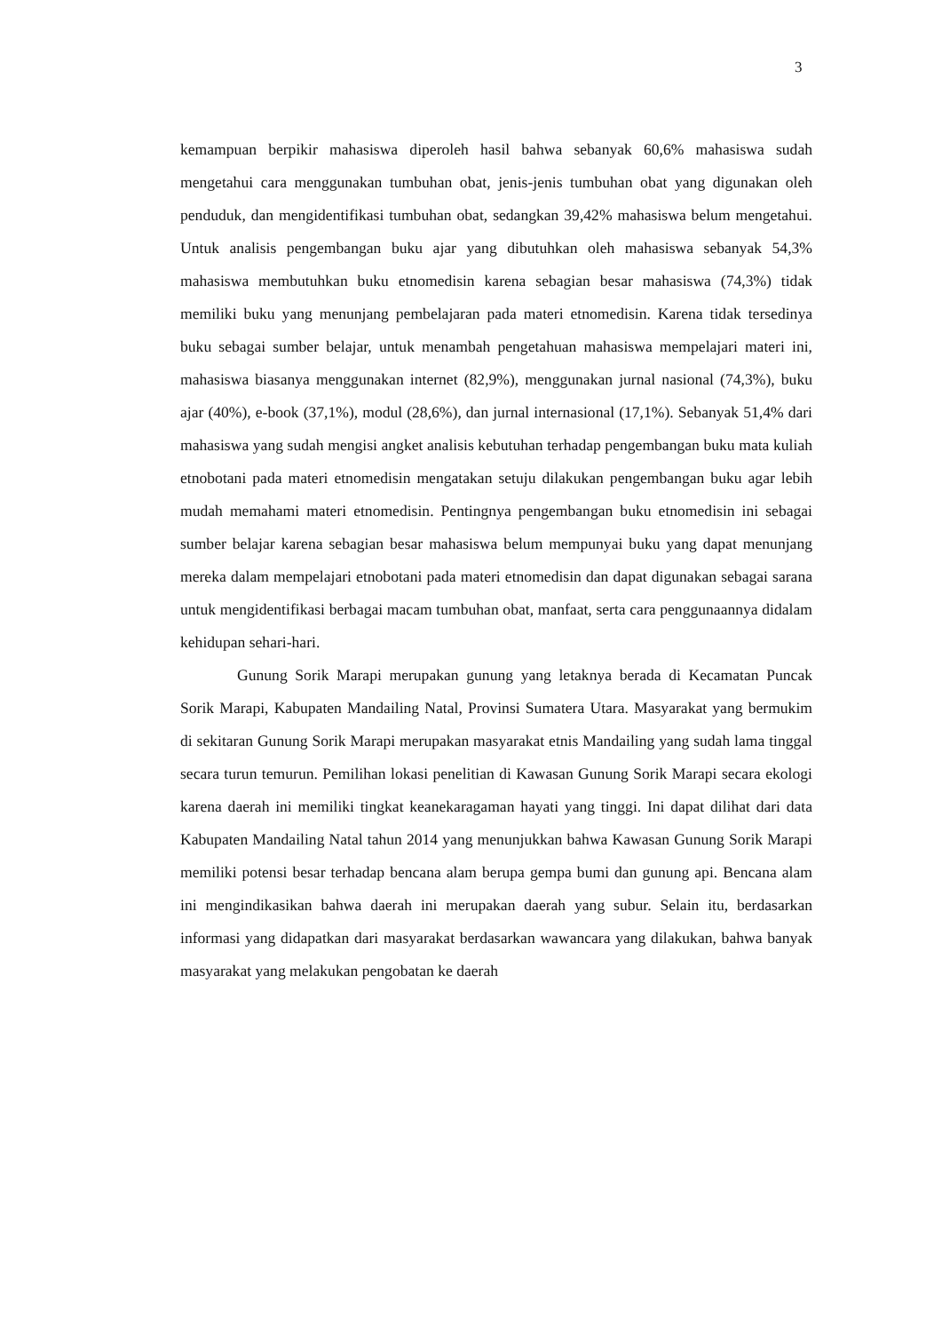3
kemampuan berpikir mahasiswa diperoleh hasil bahwa sebanyak 60,6% mahasiswa sudah mengetahui cara menggunakan tumbuhan obat, jenis-jenis tumbuhan obat yang digunakan oleh penduduk, dan mengidentifikasi tumbuhan obat, sedangkan 39,42% mahasiswa belum mengetahui. Untuk analisis pengembangan buku ajar yang dibutuhkan oleh mahasiswa sebanyak 54,3% mahasiswa membutuhkan buku etnomedisin karena sebagian besar mahasiswa (74,3%) tidak memiliki buku yang menunjang pembelajaran pada materi etnomedisin. Karena tidak tersedinya buku sebagai sumber belajar, untuk menambah pengetahuan mahasiswa mempelajari materi ini, mahasiswa biasanya menggunakan internet (82,9%), menggunakan jurnal nasional (74,3%), buku ajar (40%), e-book (37,1%), modul (28,6%), dan jurnal internasional (17,1%). Sebanyak 51,4% dari mahasiswa yang sudah mengisi angket analisis kebutuhan terhadap pengembangan buku mata kuliah etnobotani pada materi etnomedisin mengatakan setuju dilakukan pengembangan buku agar lebih mudah memahami materi etnomedisin. Pentingnya pengembangan buku etnomedisin ini sebagai sumber belajar karena sebagian besar mahasiswa belum mempunyai buku yang dapat menunjang mereka dalam mempelajari etnobotani pada materi etnomedisin dan dapat digunakan sebagai sarana untuk mengidentifikasi berbagai macam tumbuhan obat, manfaat, serta cara penggunaannya didalam kehidupan sehari-hari.
Gunung Sorik Marapi merupakan gunung yang letaknya berada di Kecamatan Puncak Sorik Marapi, Kabupaten Mandailing Natal, Provinsi Sumatera Utara. Masyarakat yang bermukim di sekitaran Gunung Sorik Marapi merupakan masyarakat etnis Mandailing yang sudah lama tinggal secara turun temurun. Pemilihan lokasi penelitian di Kawasan Gunung Sorik Marapi secara ekologi karena daerah ini memiliki tingkat keanekaragaman hayati yang tinggi. Ini dapat dilihat dari data Kabupaten Mandailing Natal tahun 2014 yang menunjukkan bahwa Kawasan Gunung Sorik Marapi memiliki potensi besar terhadap bencana alam berupa gempa bumi dan gunung api. Bencana alam ini mengindikasikan bahwa daerah ini merupakan daerah yang subur. Selain itu, berdasarkan informasi yang didapatkan dari masyarakat berdasarkan wawancara yang dilakukan, bahwa banyak masyarakat yang melakukan pengobatan ke daerah